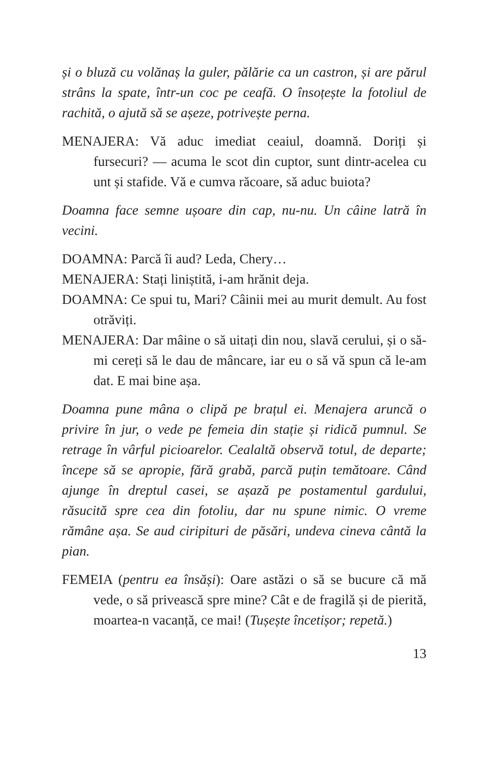și o bluză cu volănaș la guler, pălărie ca un castron, și are părul strâns la spate, într-un coc pe ceafă. O însoțește la fotoliul de rachită, o ajută să se așeze, potrivește perna.
MENAJERA: Vă aduc imediat ceaiul, doamnă. Doriți și fursecuri? — acuma le scot din cuptor, sunt dintr-acelea cu unt și stafide. Vă e cumva răcoare, să aduc buiota?
Doamna face semne ușoare din cap, nu-nu. Un câine latră în vecini.
DOAMNA: Parcă îi aud? Leda, Chery…
MENAJERA: Stați liniștită, i-am hrănit deja.
DOAMNA: Ce spui tu, Mari? Câinii mei au murit demult. Au fost otrăviți.
MENAJERA: Dar mâine o să uitați din nou, slavă cerului, și o să-mi cereți să le dau de mâncare, iar eu o să vă spun că le-am dat. E mai bine așa.
Doamna pune mâna o clipă pe brațul ei. Menajera aruncă o privire în jur, o vede pe femeia din stație și ridică pumnul. Se retrage în vârful picioarelor. Cealaltă observă totul, de departe; începe să se apropie, fără grabă, parcă puțin temătoare. Când ajunge în dreptul casei, se așază pe postamentul gardului, răsucită spre cea din fotoliu, dar nu spune nimic. O vreme rămâne așa. Se aud ciripituri de păsări, undeva cineva cântă la pian.
FEMEIA (pentru ea însăși): Oare astăzi o să se bucure că mă vede, o să privească spre mine? Cât e de fragilă și de pierită, moartea-n vacanță, ce mai! (Tușește încetișor; repetă.)
13